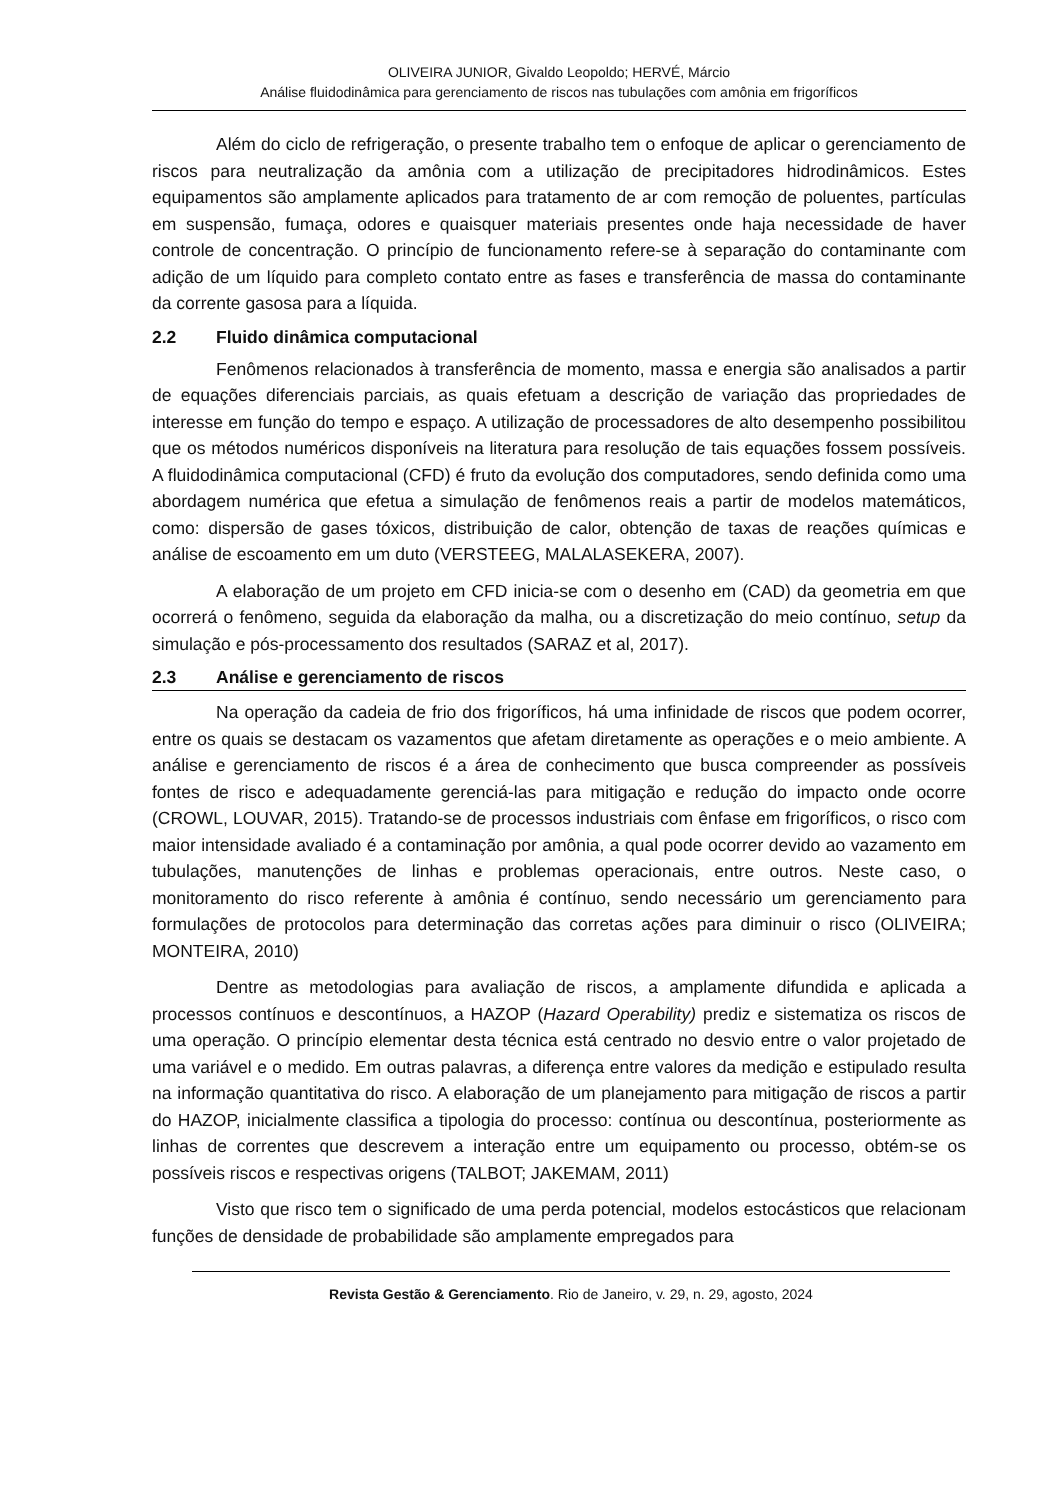OLIVEIRA JUNIOR, Givaldo Leopoldo; HERVÉ, Márcio
Análise fluidodinâmica para gerenciamento de riscos nas tubulações com amônia em frigoríficos
Além do ciclo de refrigeração, o presente trabalho tem o enfoque de aplicar o gerenciamento de riscos para neutralização da amônia com a utilização de precipitadores hidrodinâmicos. Estes equipamentos são amplamente aplicados para tratamento de ar com remoção de poluentes, partículas em suspensão, fumaça, odores e quaisquer materiais presentes onde haja necessidade de haver controle de concentração. O princípio de funcionamento refere-se à separação do contaminante com adição de um líquido para completo contato entre as fases e transferência de massa do contaminante da corrente gasosa para a líquida.
2.2 Fluido dinâmica computacional
Fenômenos relacionados à transferência de momento, massa e energia são analisados a partir de equações diferenciais parciais, as quais efetuam a descrição de variação das propriedades de interesse em função do tempo e espaço. A utilização de processadores de alto desempenho possibilitou que os métodos numéricos disponíveis na literatura para resolução de tais equações fossem possíveis. A fluidodinâmica computacional (CFD) é fruto da evolução dos computadores, sendo definida como uma abordagem numérica que efetua a simulação de fenômenos reais a partir de modelos matemáticos, como: dispersão de gases tóxicos, distribuição de calor, obtenção de taxas de reações químicas e análise de escoamento em um duto (VERSTEEG, MALALASEKERA, 2007).
A elaboração de um projeto em CFD inicia-se com o desenho em (CAD) da geometria em que ocorrerá o fenômeno, seguida da elaboração da malha, ou a discretização do meio contínuo, setup da simulação e pós-processamento dos resultados (SARAZ et al, 2017).
2.3 Análise e gerenciamento de riscos
Na operação da cadeia de frio dos frigoríficos, há uma infinidade de riscos que podem ocorrer, entre os quais se destacam os vazamentos que afetam diretamente as operações e o meio ambiente. A análise e gerenciamento de riscos é a área de conhecimento que busca compreender as possíveis fontes de risco e adequadamente gerenciá-las para mitigação e redução do impacto onde ocorre (CROWL, LOUVAR, 2015). Tratando-se de processos industriais com ênfase em frigoríficos, o risco com maior intensidade avaliado é a contaminação por amônia, a qual pode ocorrer devido ao vazamento em tubulações, manutenções de linhas e problemas operacionais, entre outros. Neste caso, o monitoramento do risco referente à amônia é contínuo, sendo necessário um gerenciamento para formulações de protocolos para determinação das corretas ações para diminuir o risco (OLIVEIRA; MONTEIRA, 2010)
Dentre as metodologias para avaliação de riscos, a amplamente difundida e aplicada a processos contínuos e descontínuos, a HAZOP (Hazard Operability) prediz e sistematiza os riscos de uma operação. O princípio elementar desta técnica está centrado no desvio entre o valor projetado de uma variável e o medido. Em outras palavras, a diferença entre valores da medição e estipulado resulta na informação quantitativa do risco. A elaboração de um planejamento para mitigação de riscos a partir do HAZOP, inicialmente classifica a tipologia do processo: contínua ou descontínua, posteriormente as linhas de correntes que descrevem a interação entre um equipamento ou processo, obtém-se os possíveis riscos e respectivas origens (TALBOT; JAKEMAM, 2011)
Visto que risco tem o significado de uma perda potencial, modelos estocásticos que relacionam funções de densidade de probabilidade são amplamente empregados para
Revista Gestão & Gerenciamento. Rio de Janeiro, v. 29, n. 29, agosto, 2024